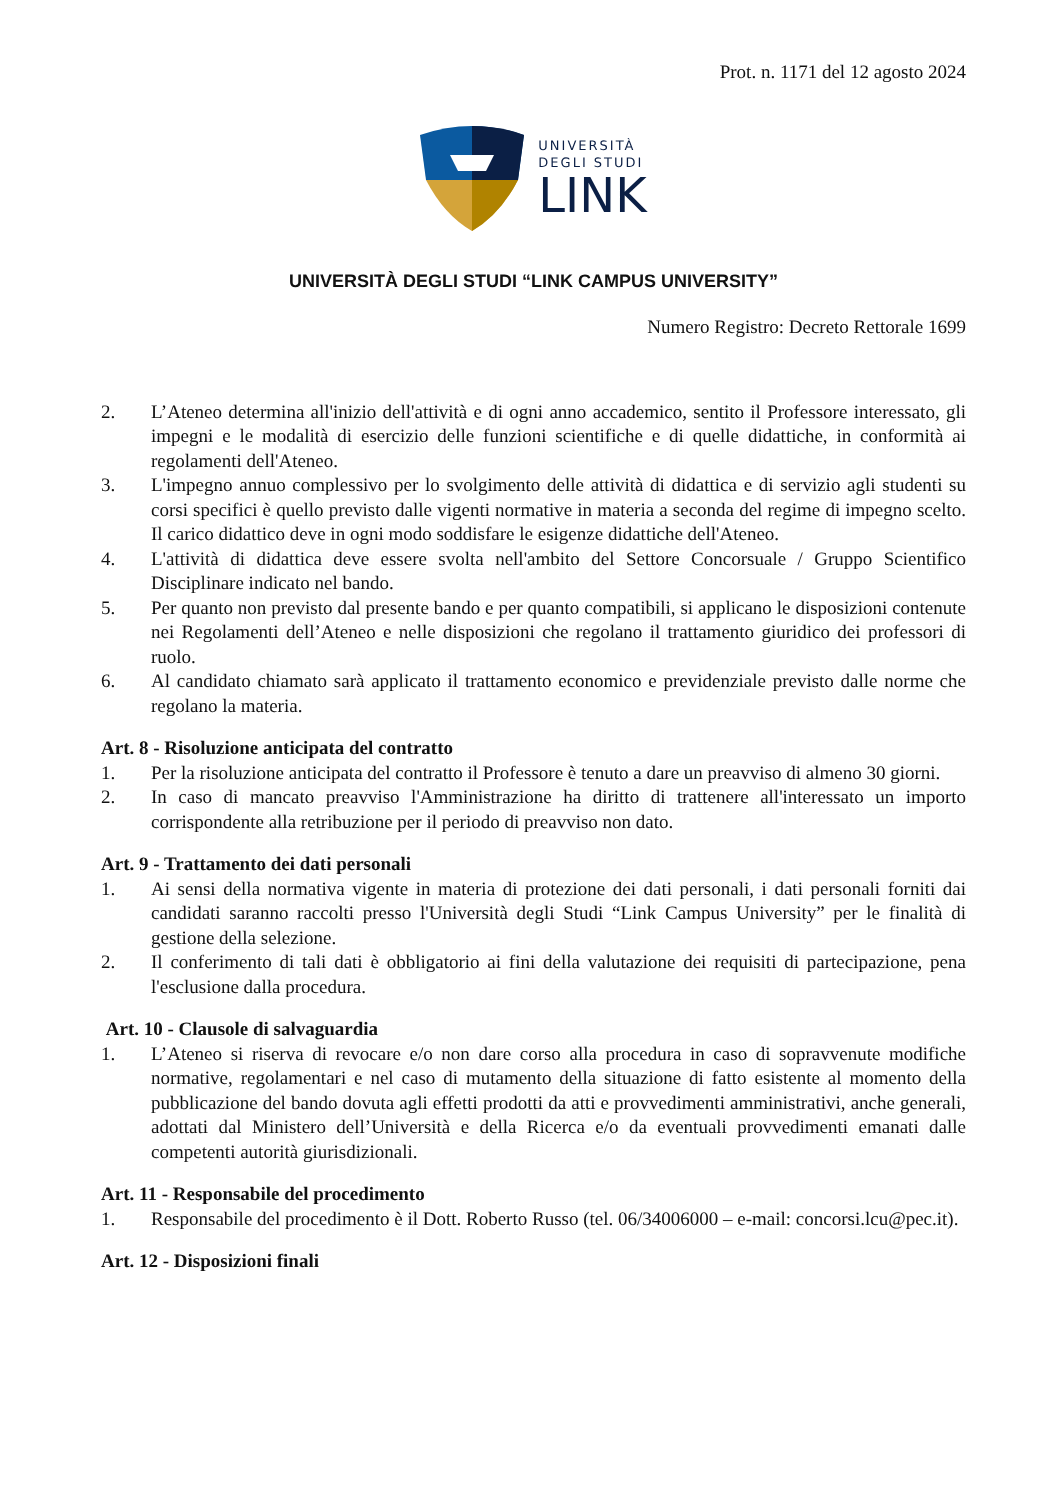Prot. n. 1171 del 12 agosto 2024
UNIVERSITÀ
DEGLI STUDI
LINK
UNIVERSITÀ DEGLI STUDI “LINK CAMPUS UNIVERSITY”
Numero Registro: Decreto Rettorale 1699
2. L’Ateneo determina all'inizio dell'attività e di ogni anno accademico, sentito il Professore interessato, gli impegni e le modalità di esercizio delle funzioni scientifiche e di quelle didattiche, in conformità ai regolamenti dell'Ateneo.
3. L'impegno annuo complessivo per lo svolgimento delle attività di didattica e di servizio agli studenti su corsi specifici è quello previsto dalle vigenti normative in materia a seconda del regime di impegno scelto. Il carico didattico deve in ogni modo soddisfare le esigenze didattiche dell'Ateneo.
4. L'attività di didattica deve essere svolta nell'ambito del Settore Concorsuale / Gruppo Scientifico Disciplinare indicato nel bando.
5. Per quanto non previsto dal presente bando e per quanto compatibili, si applicano le disposizioni contenute nei Regolamenti dell’Ateneo e nelle disposizioni che regolano il trattamento giuridico dei professori di ruolo.
6. Al candidato chiamato sarà applicato il trattamento economico e previdenziale previsto dalle norme che regolano la materia.
Art. 8 - Risoluzione anticipata del contratto
1. Per la risoluzione anticipata del contratto il Professore è tenuto a dare un preavviso di almeno 30 giorni.
2. In caso di mancato preavviso l'Amministrazione ha diritto di trattenere all'interessato un importo corrispondente alla retribuzione per il periodo di preavviso non dato.
Art. 9 - Trattamento dei dati personali
1. Ai sensi della normativa vigente in materia di protezione dei dati personali, i dati personali forniti dai candidati saranno raccolti presso l'Università degli Studi “Link Campus University” per le finalità di gestione della selezione.
2. Il conferimento di tali dati è obbligatorio ai fini della valutazione dei requisiti di partecipazione, pena l'esclusione dalla procedura.
Art. 10 - Clausole di salvaguardia
1. L’Ateneo si riserva di revocare e/o non dare corso alla procedura in caso di sopravvenute modifiche normative, regolamentari e nel caso di mutamento della situazione di fatto esistente al momento della pubblicazione del bando dovuta agli effetti prodotti da atti e provvedimenti amministrativi, anche generali, adottati dal Ministero dell’Università e della Ricerca e/o da eventuali provvedimenti emanati dalle competenti autorità giurisdizionali.
Art. 11 - Responsabile del procedimento
1. Responsabile del procedimento è il Dott. Roberto Russo (tel. 06/34006000 – e-mail: concorsi.lcu@pec.it).
Art. 12 - Disposizioni finali